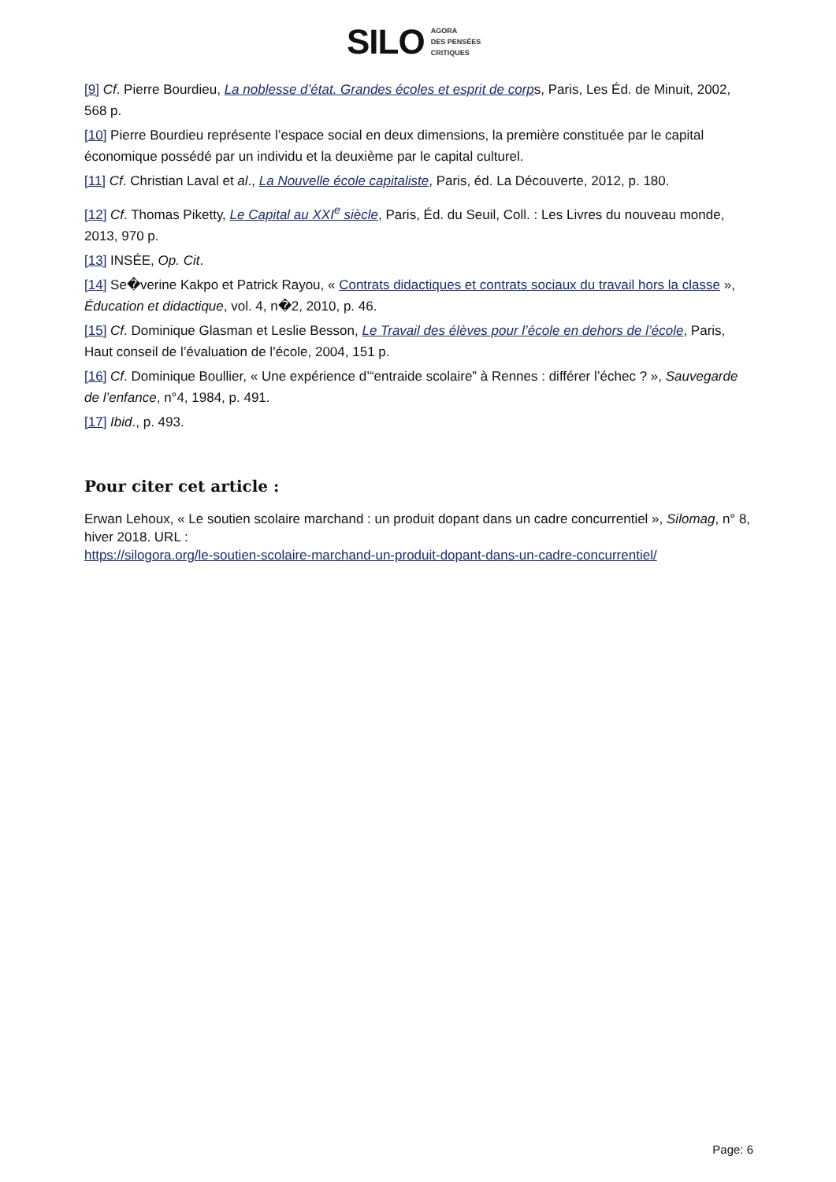SILO AGORA
DES PENSÉES
CRITIQUES
[9] Cf. Pierre Bourdieu, La noblesse d’état. Grandes écoles et esprit de corps, Paris, Les Éd. de Minuit, 2002, 568 p.
[10] Pierre Bourdieu représente l’espace social en deux dimensions, la première constituée par le capital économique possédé par un individu et la deuxième par le capital culturel.
[11] Cf. Christian Laval et al., La Nouvelle école capitaliste, Paris, éd. La Découverte, 2012, p. 180.
[12] Cf. Thomas Piketty, Le Capital au XXI<sup>e</sup> siècle, Paris, Éd. du Seuil, Coll. : Les Livres du nouveau monde, 2013, 970 p.
[13] INSÉE, Op. Cit.
[14] Se�verine Kakpo et Patrick Rayou, « Contrats didactiques et contrats sociaux du travail hors la classe », Éducation et didactique, vol. 4, n�2, 2010, p. 46.
[15] Cf. Dominique Glasman et Leslie Besson, Le Travail des élèves pour l’école en dehors de l’école, Paris, Haut conseil de l’évaluation de l’école, 2004, 151 p.
[16] Cf. Dominique Boullier, « Une expérience d’“entraide scolaire” à Rennes : différer l’échec ? », Sauvegarde de l’enfance, n°4, 1984, p. 491.
[17] Ibid., p. 493.
Pour citer cet article :
Erwan Lehoux, « Le soutien scolaire marchand : un produit dopant dans un cadre concurrentiel », Silomag, n° 8, hiver 2018. URL :
https://silogora.org/le-soutien-scolaire-marchand-un-produit-dopant-dans-un-cadre-concurrentiel/
Page: 6